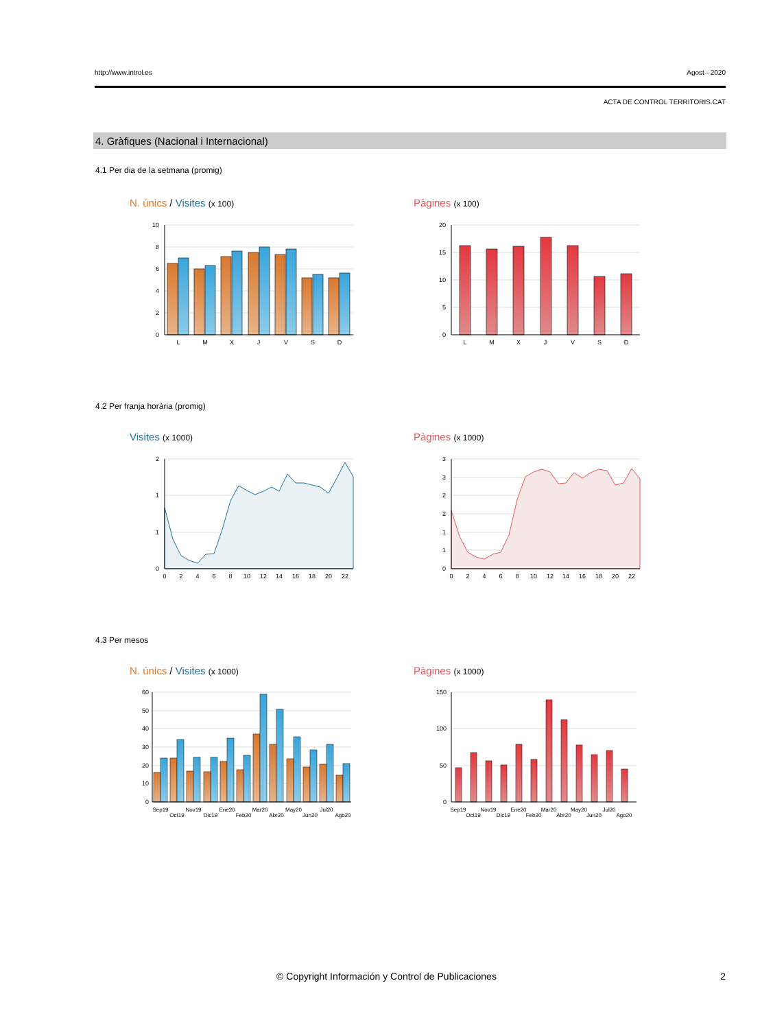http://www.introl.es Agost - 2020
ACTA DE CONTROL TERRITORIS.CAT
4. Gràfiques (Nacional i Internacional)
4.1 Per dia de la setmana (promig)
N. únics / Visites (x 100) Pàgines (x 100)
10
8
6
4
2
0
L
M
X
J
V
S
D
20
15
10
5
0
L
M
X
J
V
S
D
4.2 Per franja horària (promig)
Visites (x 1000) Pàgines (x 1000)
2
1
1
0
0
2
4
6
8
10
12
14
16
18
20
22
3
3
2
2
1
1
0
0
2
4
6
8
10
12
14
16
18
20
22
4.3 Per mesos
N. únics / Visites (x 1000) Pàgines (x 1000)
60
50
40
30
20
10
0
Sep19
Oct19
Nov19
Dic19
Ene20
Feb20
Mar20
Abr20
May20
Jun20
Jul20
Ago20
150
100
50
0
Sep19
Oct19
Nov19
Dic19
Ene20
Feb20
Mar20
Abr20
May20
Jun20
Jul20
Ago20
© Copyright Información y Control de Publicaciones 2